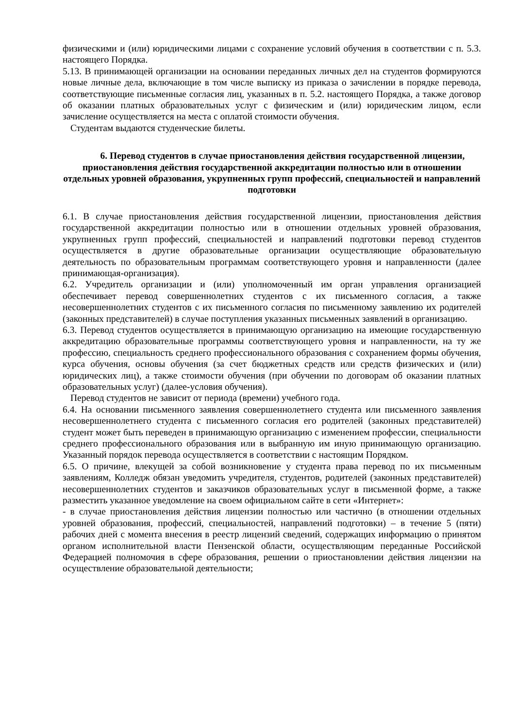физическими и (или) юридическими лицами с сохранение условий обучения в соответствии с п. 5.3. настоящего Порядка.
5.13. В принимающей организации на основании переданных личных дел на студентов формируются новые личные дела, включающие в том числе выписку из приказа о зачислении в порядке перевода, соответствующие письменные согласия лиц, указанных в п. 5.2. настоящего Порядка, а также договор об оказании платных образовательных услуг с физическим и (или) юридическим лицом, если зачисление осуществляется на места с оплатой стоимости обучения.
Студентам выдаются студенческие билеты.
6. Перевод студентов в случае приостановления действия государственной лицензии, приостановления действия государственной аккредитации полностью или в отношении отдельных уровней образования, укрупненных групп профессий, специальностей и направлений подготовки
6.1. В случае приостановления действия государственной лицензии, приостановления действия государственной аккредитации полностью или в отношении отдельных уровней образования, укрупненных групп профессий, специальностей и направлений подготовки перевод студентов осуществляется в другие образовательные организации осуществляющие образовательную деятельность по образовательным программам соответствующего уровня и направленности (далее принимающая-организация).
6.2. Учредитель организации и (или) уполномоченный им орган управления организацией обеспечивает перевод совершеннолетних студентов с их письменного согласия, а также несовершеннолетних студентов с их письменного согласия по письменному заявлению их родителей (законных представителей) в случае поступления указанных письменных заявлений в организацию.
6.3. Перевод студентов осуществляется в принимающую организацию на имеющие государственную аккредитацию образовательные программы соответствующего уровня и направленности, на ту же профессию, специальность среднего профессионального образования с сохранением формы обучения, курса обучения, основы обучения (за счет бюджетных средств или средств физических и (или) юридических лиц), а также стоимости обучения (при обучении по договорам об оказании платных образовательных услуг) (далее-условия обучения).
Перевод студентов не зависит от периода (времени) учебного года.
6.4. На основании письменного заявления совершеннолетнего студента или письменного заявления несовершеннолетнего студента с письменного согласия его родителей (законных представителей) студент может быть переведен в принимающую организацию с изменением профессии, специальности среднего профессионального образования или в выбранную им иную принимающую организацию. Указанный порядок перевода осуществляется в соответствии с настоящим Порядком.
6.5. О причине, влекущей за собой возникновение у студента права перевод по их письменным заявлениям, Колледж обязан уведомить учредителя, студентов, родителей (законных представителей) несовершеннолетних студентов и заказчиков образовательных услуг в письменной форме, а также разместить указанное уведомление на своем официальном сайте в сети «Интернет»:
- в случае приостановления действия лицензии полностью или частично (в отношении отдельных уровней образования, профессий, специальностей, направлений подготовки) – в течение 5 (пяти) рабочих дней с момента внесения в реестр лицензий сведений, содержащих информацию о принятом органом исполнительной власти Пензенской области, осуществляющим переданные Российской Федерацией полномочия в сфере образования, решении о приостановлении действия лицензии на осуществление образовательной деятельности;